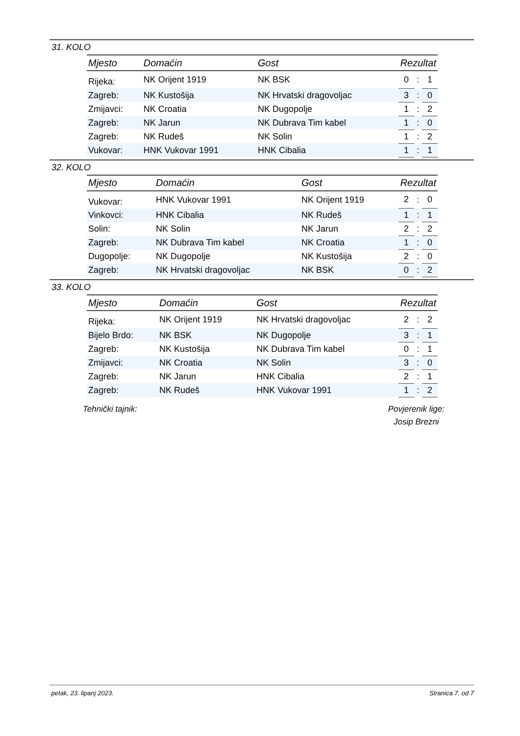31. KOLO
| Mjesto | Domaćin | Gost | Rezultat | | |
| --- | --- | --- | --- | --- | --- |
| Rijeka: | NK Orijent 1919 | NK BSK | 0 | : | 1 |
| Zagreb: | NK Kustošija | NK Hrvatski dragovoljac | 3 | : | 0 |
| Zmijavci: | NK Croatia | NK Dugopolje | 1 | : | 2 |
| Zagreb: | NK Jarun | NK Dubrava Tim kabel | 1 | : | 0 |
| Zagreb: | NK Rudeš | NK Solin | 1 | : | 2 |
| Vukovar: | HNK Vukovar 1991 | HNK Cibalia | 1 | : | 1 |
32. KOLO
| Mjesto | Domaćin | Gost | Rezultat | | |
| --- | --- | --- | --- | --- | --- |
| Vukovar: | HNK Vukovar 1991 | NK Orijent 1919 | 2 | : | 0 |
| Vinkovci: | HNK Cibalia | NK Rudeš | 1 | : | 1 |
| Solin: | NK Solin | NK Jarun | 2 | : | 2 |
| Zagreb: | NK Dubrava Tim kabel | NK Croatia | 1 | : | 0 |
| Dugopolje: | NK Dugopolje | NK Kustošija | 2 | : | 0 |
| Zagreb: | NK Hrvatski dragovoljac | NK BSK | 0 | : | 2 |
33. KOLO
| Mjesto | Domaćin | Gost | Rezultat | | |
| --- | --- | --- | --- | --- | --- |
| Rijeka: | NK Orijent 1919 | NK Hrvatski dragovoljac | 2 | : | 2 |
| Bijelo Brdo: | NK BSK | NK Dugopolje | 3 | : | 1 |
| Zagreb: | NK Kustošija | NK Dubrava Tim kabel | 0 | : | 1 |
| Zmijavci: | NK Croatia | NK Solin | 3 | : | 0 |
| Zagreb: | NK Jarun | HNK Cibalia | 2 | : | 1 |
| Zagreb: | NK Rudeš | HNK Vukovar 1991 | 1 | : | 2 |
Tehnički tajnik: Povjerenik lige:
Josip Brezni
petak, 23. lipanj 2023. Stranica 7. od 7